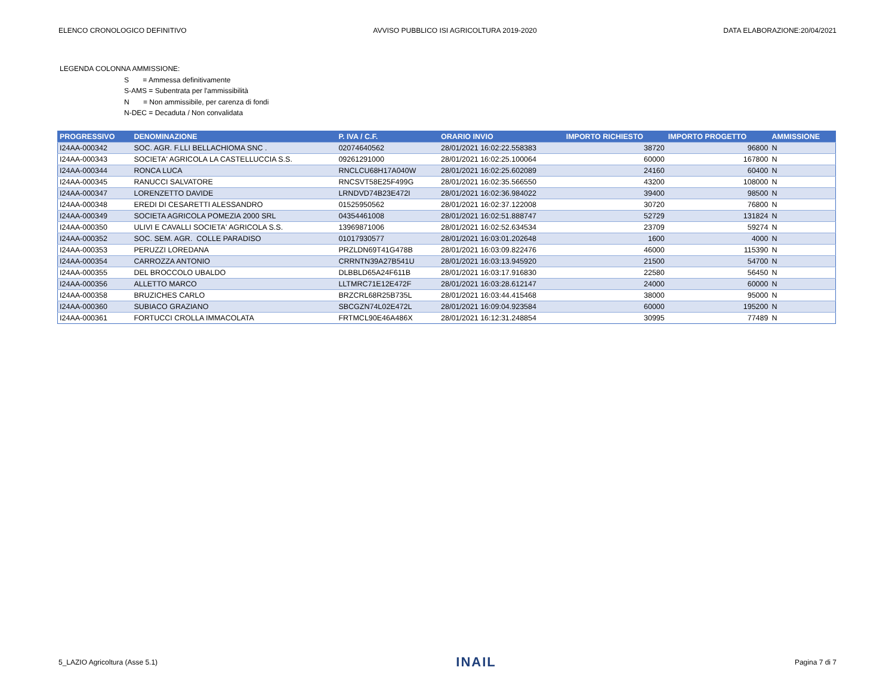ELENCO CRONOLOGICO DEFINITIVO AVVISO PUBBLICO ISI AGRICOLTURA 2019-2020 DATA ELABORAZIONE:20/04/2021
LEGENDA COLONNA AMMISSIONE:
S = Ammessa definitivamente
S-AMS = Subentrata per l'ammissibilità
N = Non ammissibile, per carenza di fondi
N-DEC = Decaduta / Non convalidata
| PROGRESSIVO | DENOMINAZIONE | P. IVA / C.F. | ORARIO INVIO | IMPORTO RICHIESTO | IMPORTO PROGETTO | AMMISSIONE |
| --- | --- | --- | --- | --- | --- | --- |
| I24AA-000342 | SOC. AGR. F.LLI BELLACHIOMA SNC . | 02074640562 | 28/01/2021 16:02:22.558383 | 38720 | 96800 | N |
| I24AA-000343 | SOCIETA' AGRICOLA LA CASTELLUCCIA S.S. | 09261291000 | 28/01/2021 16:02:25.100064 | 60000 | 167800 | N |
| I24AA-000344 | RONCA LUCA | RNCLCU68H17A040W | 28/01/2021 16:02:25.602089 | 24160 | 60400 | N |
| I24AA-000345 | RANUCCI SALVATORE | RNCSVT58E25F499G | 28/01/2021 16:02:35.566550 | 43200 | 108000 | N |
| I24AA-000347 | LORENZETTO DAVIDE | LRNDVD74B23E472I | 28/01/2021 16:02:36.984022 | 39400 | 98500 | N |
| I24AA-000348 | EREDI DI CESARETTI ALESSANDRO | 01525950562 | 28/01/2021 16:02:37.122008 | 30720 | 76800 | N |
| I24AA-000349 | SOCIETA AGRICOLA POMEZIA 2000 SRL | 04354461008 | 28/01/2021 16:02:51.888747 | 52729 | 131824 | N |
| I24AA-000350 | ULIVI E CAVALLI SOCIETA' AGRICOLA S.S. | 13969871006 | 28/01/2021 16:02:52.634534 | 23709 | 59274 | N |
| I24AA-000352 | SOC. SEM. AGR. COLLE PARADISO | 01017930577 | 28/01/2021 16:03:01.202648 | 1600 | 4000 | N |
| I24AA-000353 | PERUZZI LOREDANA | PRZLDN69T41G478B | 28/01/2021 16:03:09.822476 | 46000 | 115390 | N |
| I24AA-000354 | CARROZZA ANTONIO | CRRNTN39A27B541U | 28/01/2021 16:03:13.945920 | 21500 | 54700 | N |
| I24AA-000355 | DEL BROCCOLO UBALDO | DLBBLD65A24F611B | 28/01/2021 16:03:17.916830 | 22580 | 56450 | N |
| I24AA-000356 | ALLETTO MARCO | LLTMRC71E12E472F | 28/01/2021 16:03:28.612147 | 24000 | 60000 | N |
| I24AA-000358 | BRUZICHES CARLO | BRZCRL68R25B735L | 28/01/2021 16:03:44.415468 | 38000 | 95000 | N |
| I24AA-000360 | SUBIACO GRAZIANO | SBCGZN74L02E472L | 28/01/2021 16:09:04.923584 | 60000 | 195200 | N |
| I24AA-000361 | FORTUCCI CROLLA IMMACOLATA | FRTMCL90E46A486X | 28/01/2021 16:12:31.248854 | 30995 | 77489 | N |
5_LAZIO Agricoltura (Asse 5.1) INAIL Pagina 7 di 7